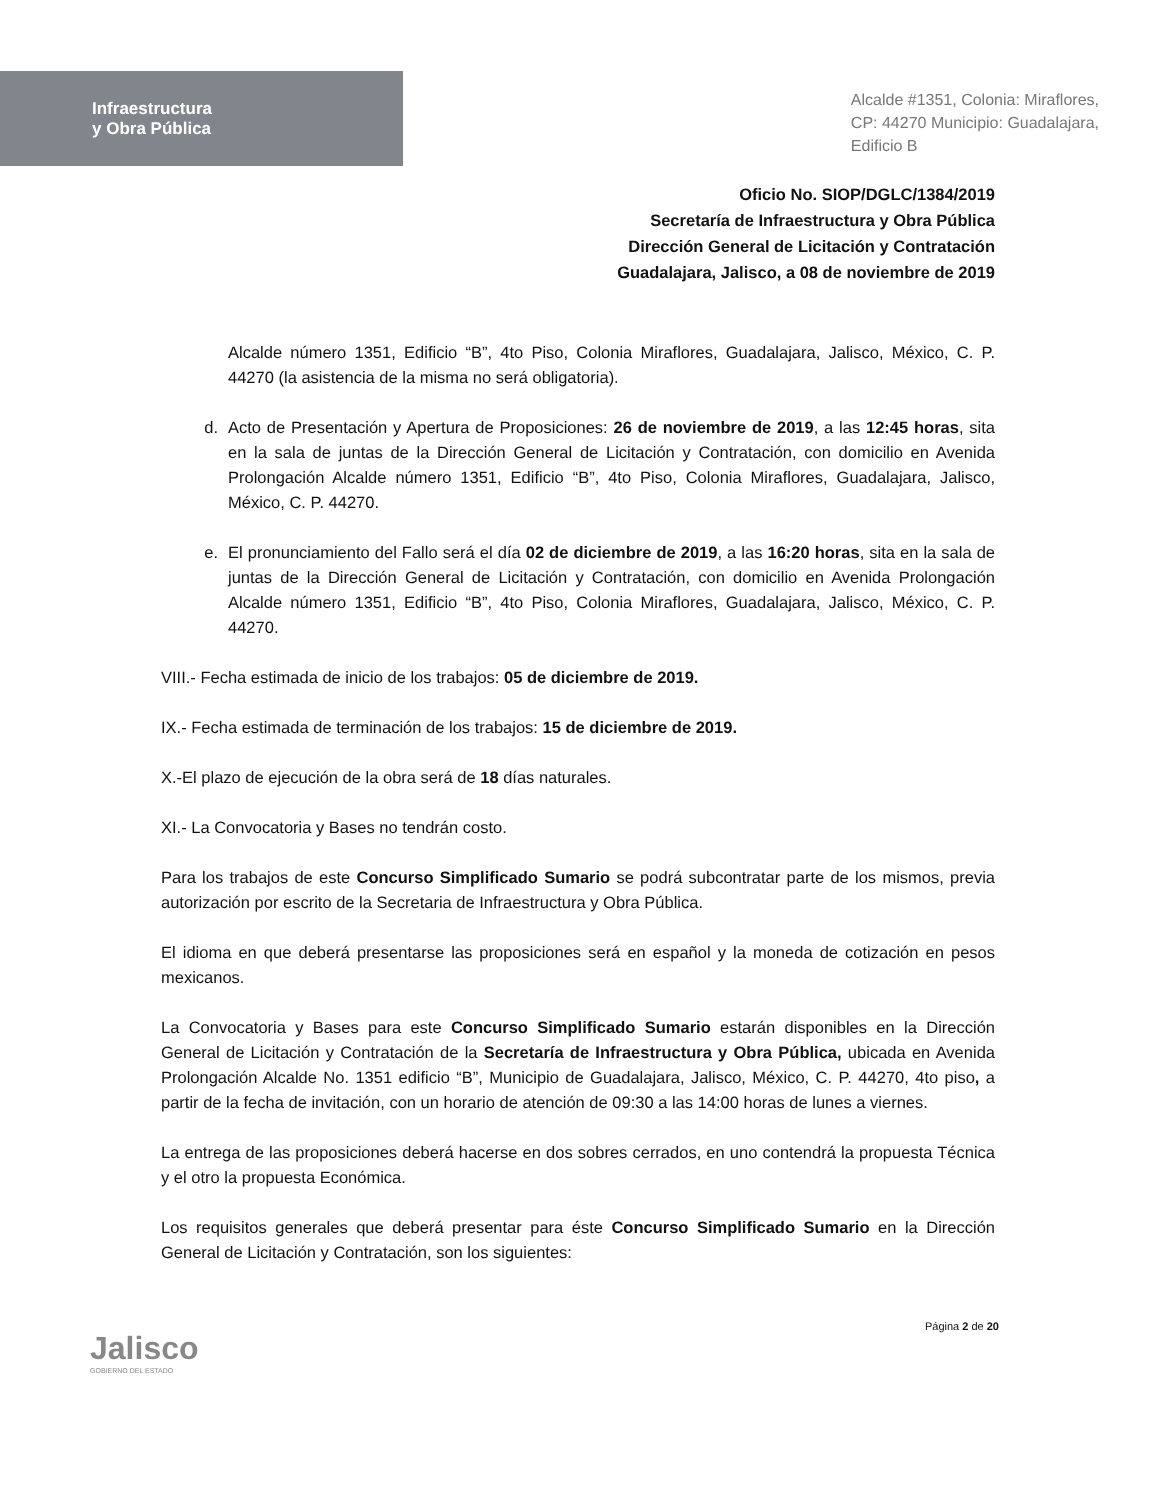Infraestructura
y Obra Pública
Alcalde #1351, Colonia: Miraflores,
CP: 44270 Municipio: Guadalajara,
Edificio B
Oficio No. SIOP/DGLC/1384/2019
Secretaría de Infraestructura y Obra Pública
Dirección General de Licitación y Contratación
Guadalajara, Jalisco, a 08 de noviembre de 2019
Alcalde número 1351, Edificio “B”, 4to Piso, Colonia Miraflores, Guadalajara, Jalisco, México, C. P. 44270 (la asistencia de la misma no será obligatoria).
d. Acto de Presentación y Apertura de Proposiciones: 26 de noviembre de 2019, a las 12:45 horas, sita en la sala de juntas de la Dirección General de Licitación y Contratación, con domicilio en Avenida Prolongación Alcalde número 1351, Edificio “B”, 4to Piso, Colonia Miraflores, Guadalajara, Jalisco, México, C. P. 44270.
e. El pronunciamiento del Fallo será el día 02 de diciembre de 2019, a las 16:20 horas, sita en la sala de juntas de la Dirección General de Licitación y Contratación, con domicilio en Avenida Prolongación Alcalde número 1351, Edificio “B”, 4to Piso, Colonia Miraflores, Guadalajara, Jalisco, México, C. P. 44270.
VIII.- Fecha estimada de inicio de los trabajos: 05 de diciembre de 2019.
IX.- Fecha estimada de terminación de los trabajos: 15 de diciembre de 2019.
X.-El plazo de ejecución de la obra será de 18 días naturales.
XI.- La Convocatoria y Bases no tendrán costo.
Para los trabajos de este Concurso Simplificado Sumario se podrá subcontratar parte de los mismos, previa autorización por escrito de la Secretaria de Infraestructura y Obra Pública.
El idioma en que deberá presentarse las proposiciones será en español y la moneda de cotización en pesos mexicanos.
La Convocatoria y Bases para este Concurso Simplificado Sumario estarán disponibles en la Dirección General de Licitación y Contratación de la Secretaría de Infraestructura y Obra Pública, ubicada en Avenida Prolongación Alcalde No. 1351 edificio “B”, Municipio de Guadalajara, Jalisco, México, C. P. 44270, 4to piso, a partir de la fecha de invitación, con un horario de atención de 09:30 a las 14:00 horas de lunes a viernes.
La entrega de las proposiciones deberá hacerse en dos sobres cerrados, en uno contendrá la propuesta Técnica y el otro la propuesta Económica.
Los requisitos generales que deberá presentar para éste Concurso Simplificado Sumario en la Dirección General de Licitación y Contratación, son los siguientes:
Jalisco
GOBIERNO DEL ESTADO
Página 2 de 20